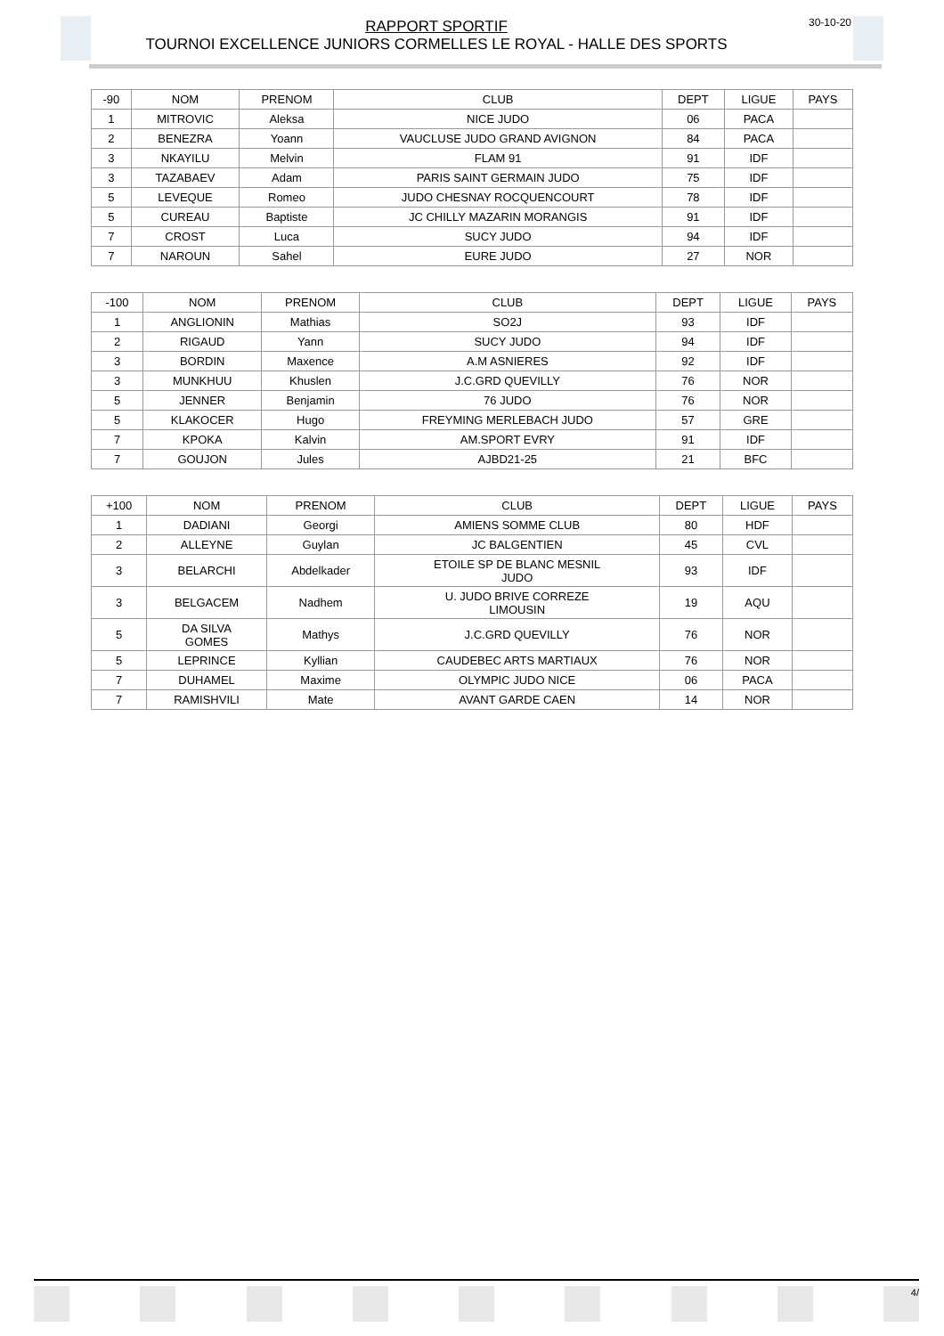RAPPORT SPORTIF
TOURNOI EXCELLENCE JUNIORS CORMELLES LE ROYAL - HALLE DES SPORTS
30-10-20
| -90 | NOM | PRENOM | CLUB | DEPT | LIGUE | PAYS |
| 1 | MITROVIC | Aleksa | NICE JUDO | 06 | PACA | |
| 2 | BENEZRA | Yoann | VAUCLUSE JUDO GRAND AVIGNON | 84 | PACA | |
| 3 | NKAYILU | Melvin | FLAM 91 | 91 | IDF | |
| 3 | TAZABAEV | Adam | PARIS SAINT GERMAIN JUDO | 75 | IDF | |
| 5 | LEVEQUE | Romeo | JUDO CHESNAY ROCQUENCOURT | 78 | IDF | |
| 5 | CUREAU | Baptiste | JC CHILLY MAZARIN MORANGIS | 91 | IDF | |
| 7 | CROST | Luca | SUCY JUDO | 94 | IDF | |
| 7 | NAROUN | Sahel | EURE JUDO | 27 | NOR | |
| -100 | NOM | PRENOM | CLUB | DEPT | LIGUE | PAYS |
| 1 | ANGLIONIN | Mathias | SO2J | 93 | IDF | |
| 2 | RIGAUD | Yann | SUCY JUDO | 94 | IDF | |
| 3 | BORDIN | Maxence | A.M ASNIERES | 92 | IDF | |
| 3 | MUNKHUU | Khuslen | J.C.GRD QUEVILLY | 76 | NOR | |
| 5 | JENNER | Benjamin | 76 JUDO | 76 | NOR | |
| 5 | KLAKOCER | Hugo | FREYMING MERLEBACH JUDO | 57 | GRE | |
| 7 | KPOKA | Kalvin | AM.SPORT EVRY | 91 | IDF | |
| 7 | GOUJON | Jules | AJBD21-25 | 21 | BFC | |
| +100 | NOM | PRENOM | CLUB | DEPT | LIGUE | PAYS |
| 1 | DADIANI | Georgi | AMIENS SOMME CLUB | 80 | HDF | |
| 2 | ALLEYNE | Guylan | JC BALGENTIEN | 45 | CVL | |
| 3 | BELARCHI | Abdelkader | ETOILE SP DE BLANC MESNIL JUDO | 93 | IDF | |
| 3 | BELGACEM | Nadhem | U. JUDO BRIVE CORREZE LIMOUSIN | 19 | AQU | |
| 5 | DA SILVA GOMES | Mathys | J.C.GRD QUEVILLY | 76 | NOR | |
| 5 | LEPRINCE | Kyllian | CAUDEBEC ARTS MARTIAUX | 76 | NOR | |
| 7 | DUHAMEL | Maxime | OLYMPIC JUDO NICE | 06 | PACA | |
| 7 | RAMISHVILI | Mate | AVANT GARDE CAEN | 14 | NOR | |
4/